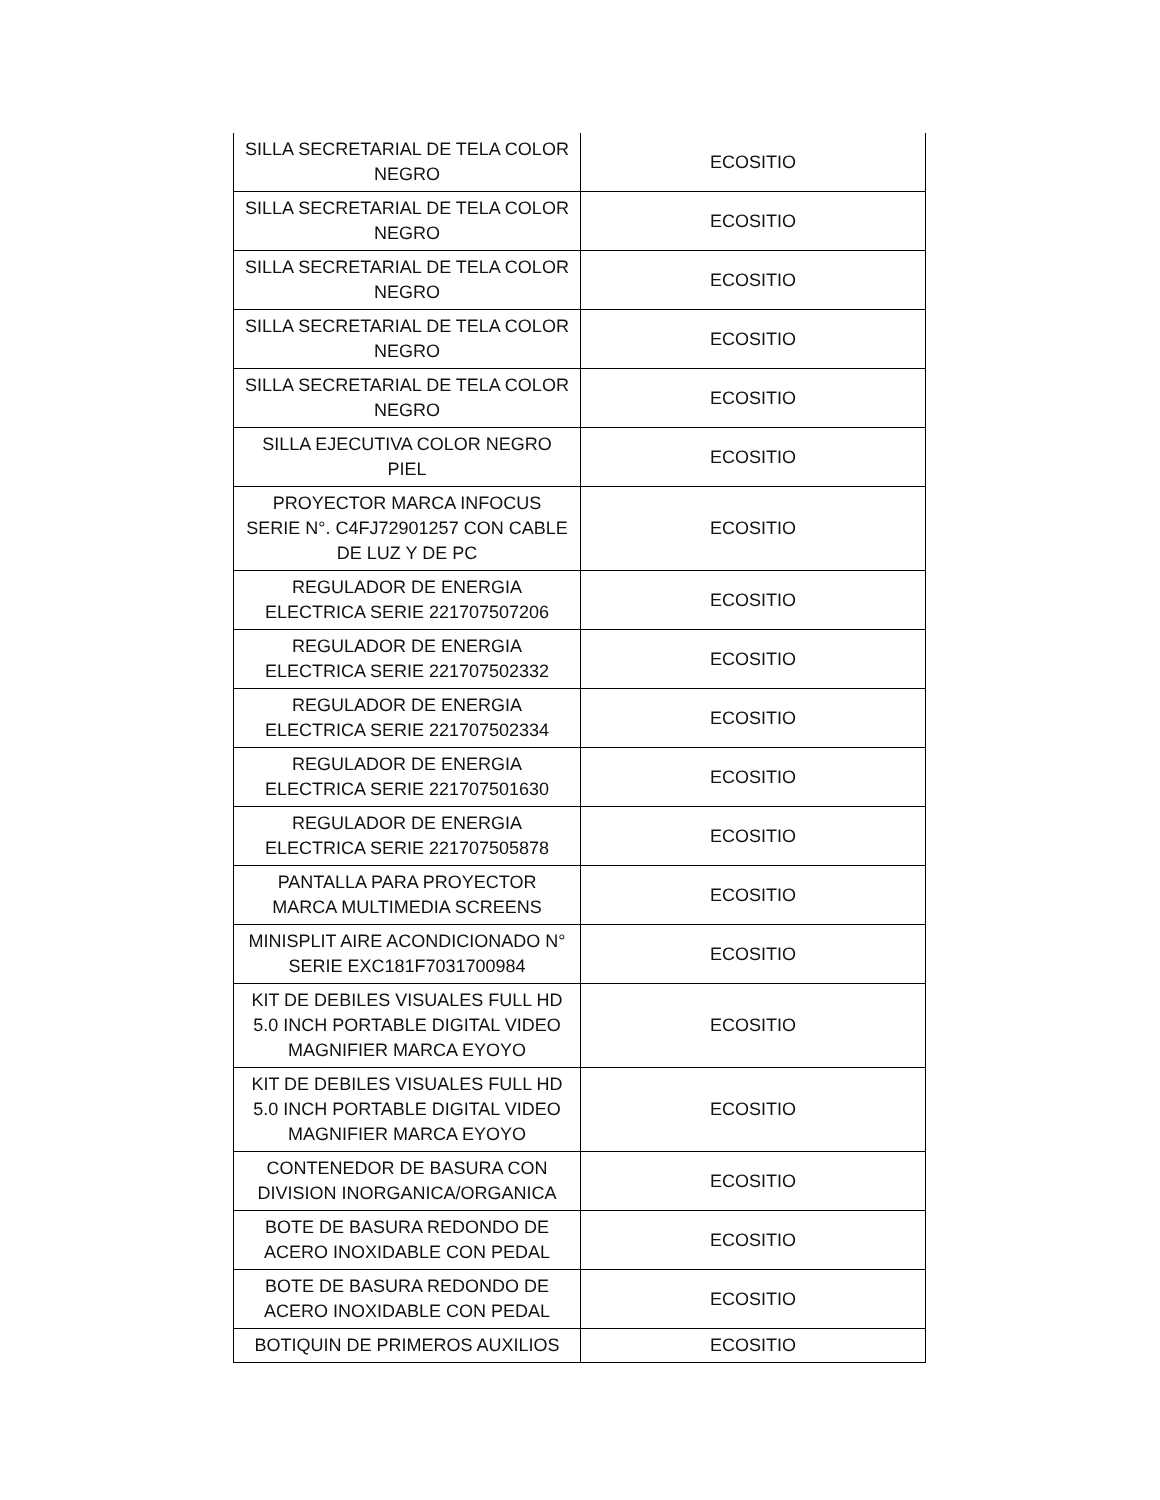| SILLA SECRETARIAL DE TELA COLOR NEGRO | ECOSITIO |
| SILLA SECRETARIAL DE TELA COLOR NEGRO | ECOSITIO |
| SILLA SECRETARIAL DE TELA COLOR NEGRO | ECOSITIO |
| SILLA SECRETARIAL DE TELA COLOR NEGRO | ECOSITIO |
| SILLA SECRETARIAL DE TELA COLOR NEGRO | ECOSITIO |
| SILLA EJECUTIVA COLOR NEGRO PIEL | ECOSITIO |
| PROYECTOR MARCA INFOCUS SERIE N°. C4FJ72901257 CON CABLE DE LUZ Y DE PC | ECOSITIO |
| REGULADOR DE ENERGIA ELECTRICA SERIE 221707507206 | ECOSITIO |
| REGULADOR DE ENERGIA ELECTRICA SERIE 221707502332 | ECOSITIO |
| REGULADOR DE ENERGIA ELECTRICA SERIE 221707502334 | ECOSITIO |
| REGULADOR DE ENERGIA ELECTRICA SERIE 221707501630 | ECOSITIO |
| REGULADOR DE ENERGIA ELECTRICA SERIE 221707505878 | ECOSITIO |
| PANTALLA PARA PROYECTOR MARCA MULTIMEDIA SCREENS | ECOSITIO |
| MINISPLIT AIRE ACONDICIONADO N° SERIE EXC181F7031700984 | ECOSITIO |
| KIT DE DEBILES VISUALES FULL HD 5.0 INCH PORTABLE DIGITAL VIDEO MAGNIFIER MARCA EYOYO | ECOSITIO |
| KIT DE DEBILES VISUALES FULL HD 5.0 INCH PORTABLE DIGITAL VIDEO MAGNIFIER MARCA EYOYO | ECOSITIO |
| CONTENEDOR DE BASURA CON DIVISION INORGANICA/ORGANICA | ECOSITIO |
| BOTE DE BASURA REDONDO DE ACERO INOXIDABLE CON PEDAL | ECOSITIO |
| BOTE DE BASURA REDONDO DE ACERO INOXIDABLE CON PEDAL | ECOSITIO |
| BOTIQUIN DE PRIMEROS AUXILIOS | ECOSITIO |